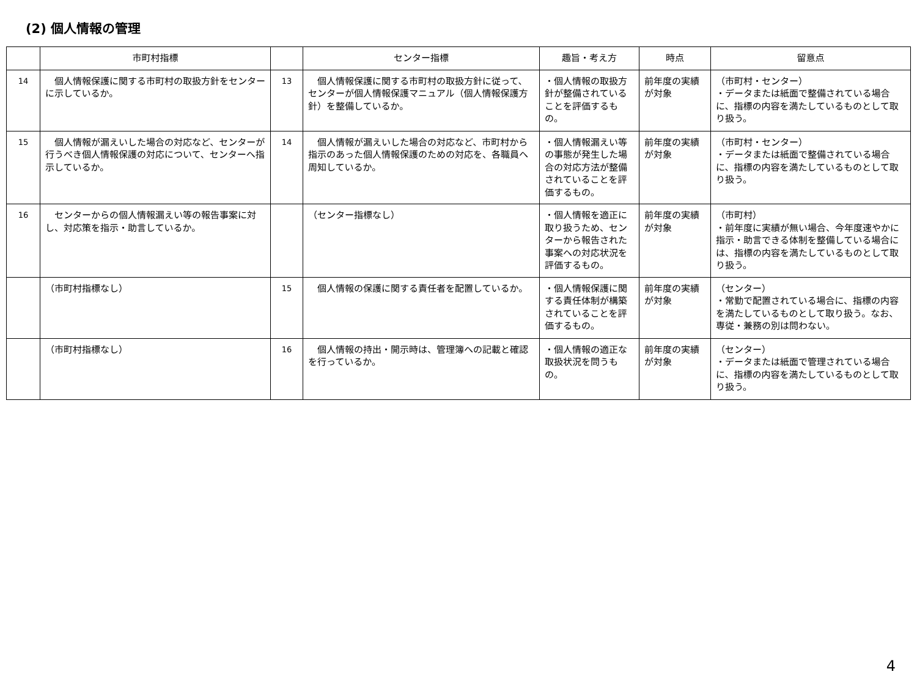(2) 個人情報の管理
| | 市町村指標 | | センター指標 | 趣旨・考え方 | 時点 | 留意点 |
| --- | --- | --- | --- | --- | --- | --- |
| 14 | 個人情報保護に関する市町村の取扱方針をセンターに示しているか。 | 13 | 個人情報保護に関する市町村の取扱方針に従って、センターが個人情報保護マニュアル（個人情報保護方針）を整備しているか。 | ・個人情報の取扱方針が整備されていることを評価するもの。 | 前年度の実績が対象 | （市町村・センター） ・データまたは紙面で整備されている場合に、指標の内容を満たしているものとして取り扱う。 |
| 15 | 個人情報が漏えいした場合の対応など、センターが行うべき個人情報保護の対応について、センターへ指示しているか。 | 14 | 個人情報が漏えいした場合の対応など、市町村から指示のあった個人情報保護のための対応を、各職員へ周知しているか。 | ・個人情報漏えい等の事態が発生した場合の対応方法が整備されていることを評価するもの。 | 前年度の実績が対象 | （市町村・センター） ・データまたは紙面で整備されている場合に、指標の内容を満たしているものとして取り扱う。 |
| 16 | センターからの個人情報漏えい等の報告事案に対し、対応策を指示・助言しているか。 | | （センター指標なし） | ・個人情報を適正に取り扱うため、センターから報告された事案への対応状況を評価するもの。 | 前年度の実績が対象 | （市町村） ・前年度に実績が無い場合、今年度速やかに指示・助言できる体制を整備している場合には、指標の内容を満たしているものとして取り扱う。 |
| | （市町村指標なし） | 15 | 個人情報の保護に関する責任者を配置しているか。 | ・個人情報保護に関する責任体制が構築されていることを評価するもの。 | 前年度の実績が対象 | （センター） ・常勤で配置されている場合に、指標の内容を満たしているものとして取り扱う。なお、専従・兼務の別は問わない。 |
| | （市町村指標なし） | 16 | 個人情報の持出・開示時は、管理簿への記載と確認を行っているか。 | ・個人情報の適正な取扱状況を問うもの。 | 前年度の実績が対象 | （センター） ・データまたは紙面で管理されている場合に、指標の内容を満たしているものとして取り扱う。 |
4